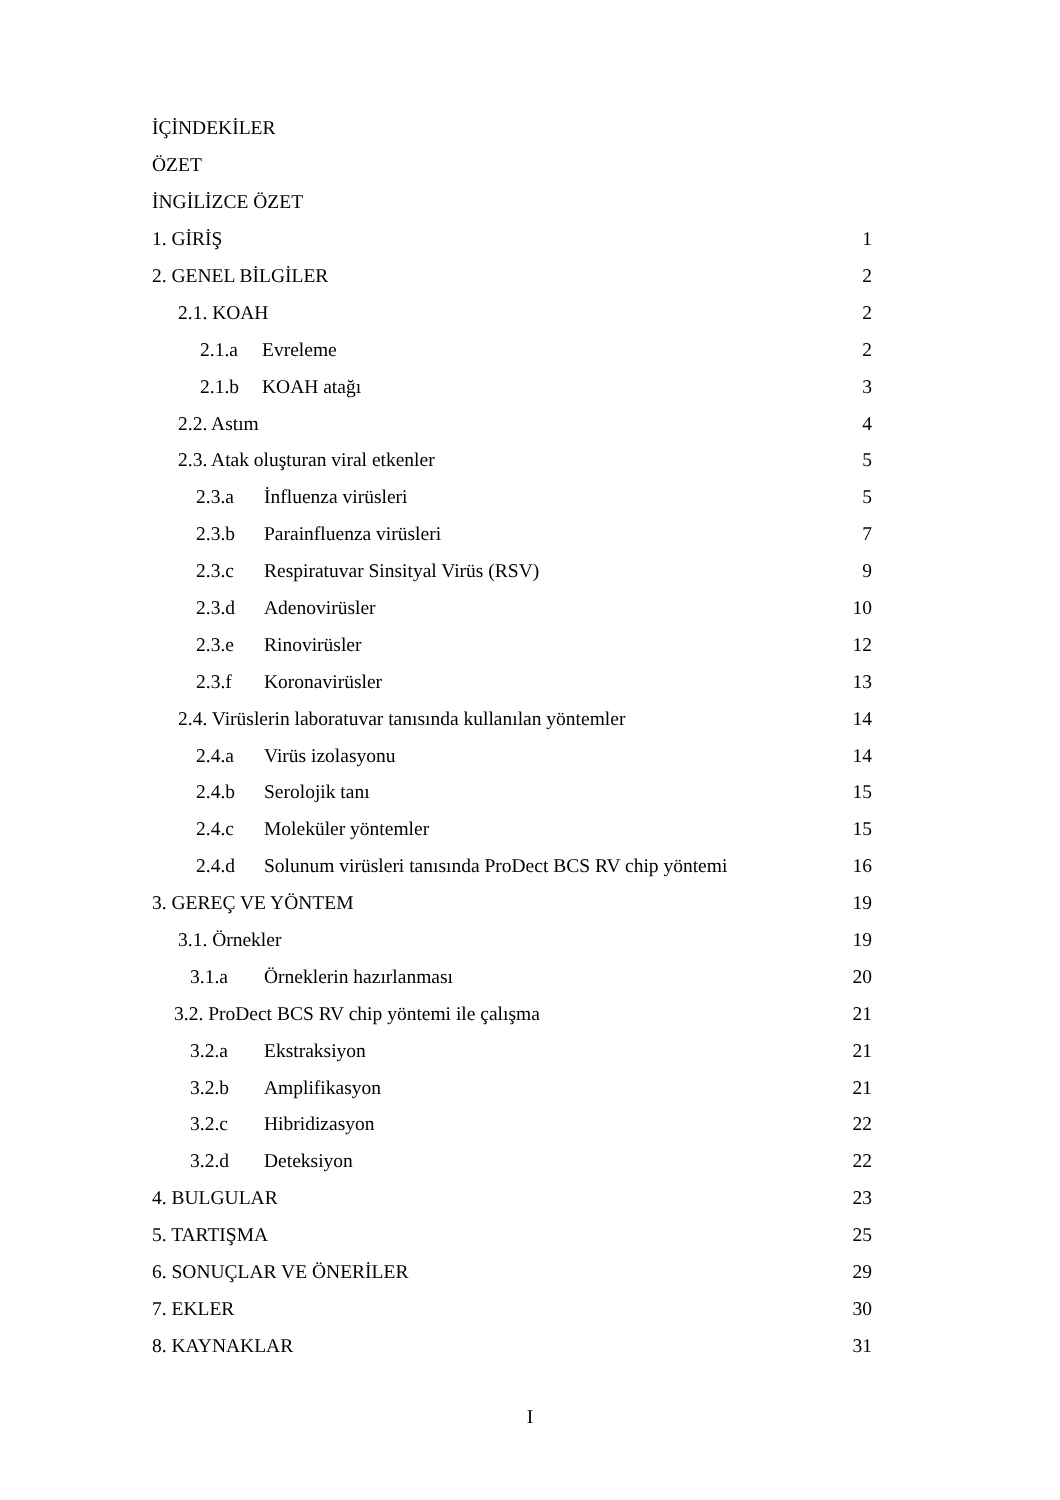İÇİNDEKİLER
ÖZET
İNGİLİZCE ÖZET
1. GİRİŞ 1
2. GENEL BİLGİLER 2
2.1. KOAH 2
2.1.a Evreleme 2
2.1.b KOAH atağı 3
2.2. Astım 4
2.3. Atak oluşturan viral etkenler 5
2.3.a İnfluenza virüsleri 5
2.3.b Parainfluenza virüsleri 7
2.3.c Respiratuvar Sinsityal Virüs (RSV) 9
2.3.d Adenovirüsler 10
2.3.e Rinovirüsler 12
2.3.f Koronavirüsler 13
2.4. Virüslerin laboratuvar tanısında kullanılan yöntemler 14
2.4.a Virüs izolasyonu 14
2.4.b Serolojik tanı 15
2.4.c Moleküler yöntemler 15
2.4.d Solunum virüsleri tanısında ProDect BCS RV chip yöntemi 16
3. GEREÇ VE YÖNTEM 19
3.1. Örnekler 19
3.1.a Örneklerin hazırlanması 20
3.2. ProDect BCS RV chip yöntemi ile çalışma 21
3.2.a Ekstraksiyon 21
3.2.b Amplifikasyon 21
3.2.c Hibridizasyon 22
3.2.d Deteksiyon 22
4. BULGULAR 23
5. TARTIŞMA 25
6. SONUÇLAR VE ÖNERİLER 29
7. EKLER 30
8. KAYNAKLAR 31
I